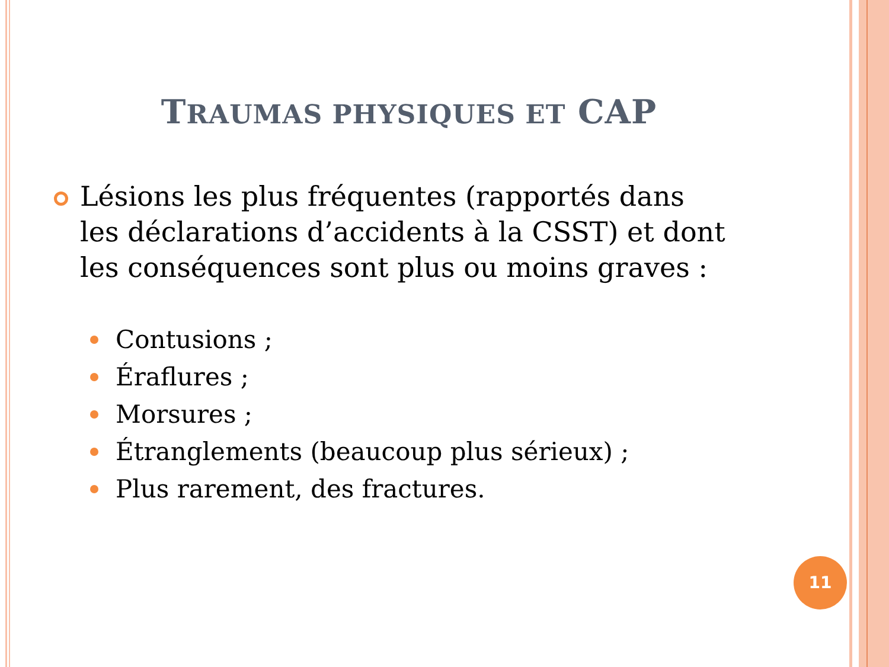TRAUMAS PHYSIQUES ET CAP
Lésions les plus fréquentes (rapportés dans les déclarations d’accidents à la CSST) et dont les conséquences sont plus ou moins graves :
Contusions ;
Éraflures ;
Morsures ;
Étranglements (beaucoup plus sérieux) ;
Plus rarement, des fractures.
11